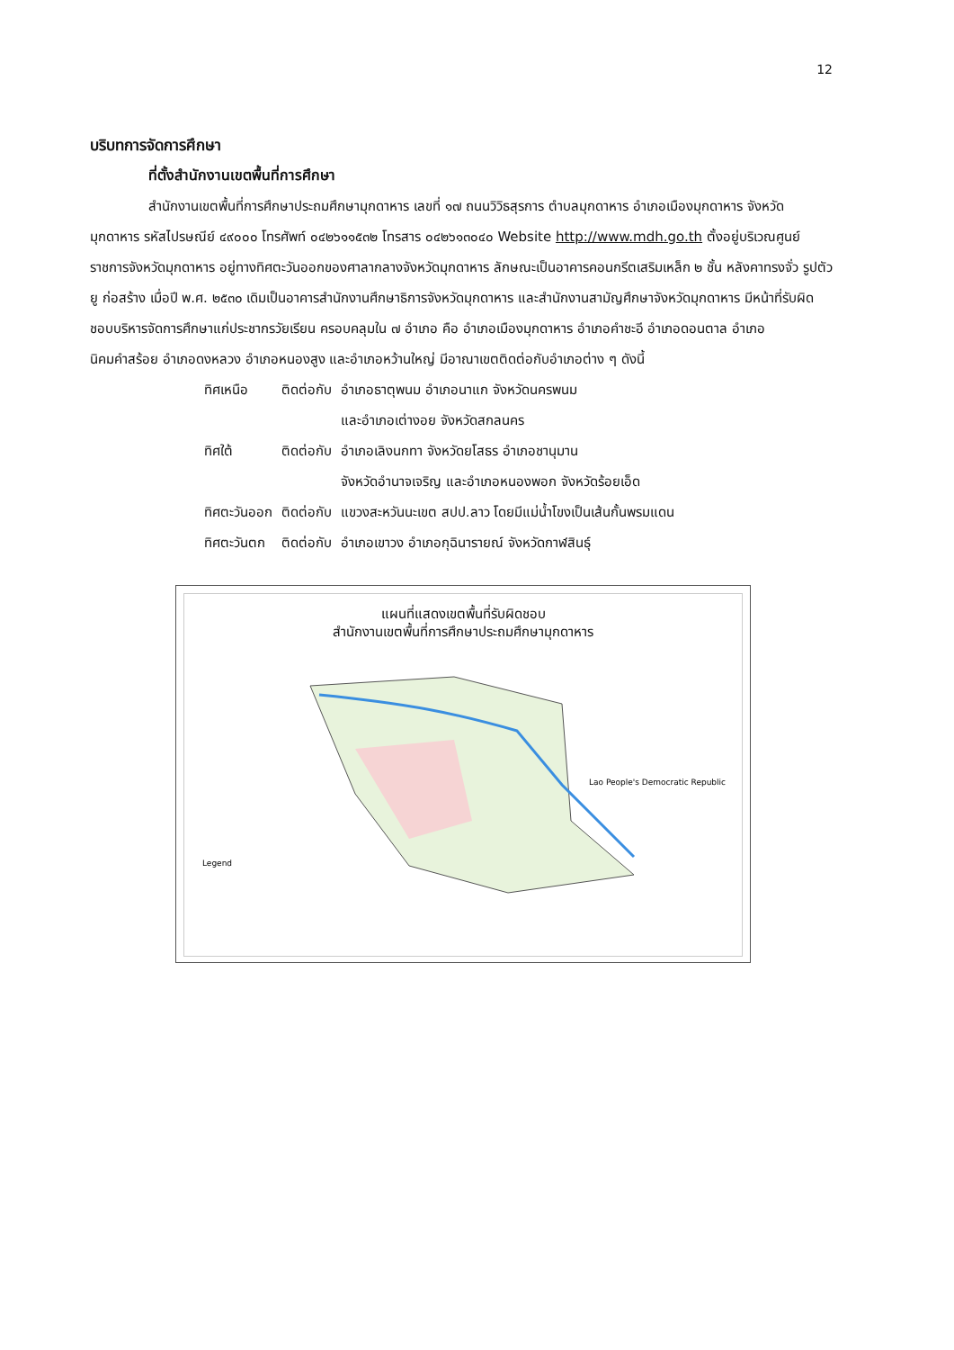12
บริบทการจัดการศึกษา
ที่ตั้งสำนักงานเขตพื้นที่การศึกษา
สำนักงานเขตพื้นที่การศึกษาประถมศึกษามุกดาหาร เลขที่ ๑๗ ถนนวิวิธสุรการ ตำบลมุกดาหาร อำเภอเมืองมุกดาหาร จังหวัดมุกดาหาร รหัสไปรษณีย์ ๔๙๐๐๐ โทรศัพท์ ๐๔๒๖๑๑๕๓๒ โทรสาร ๐๔๒๖๑๓๐๔๐ Website http://www.mdh.go.th ตั้งอยู่บริเวณศูนย์ราชการจังหวัดมุกดาหาร อยู่ทางทิศตะวันออกของศาลากลางจังหวัดมุกดาหาร ลักษณะเป็นอาคารคอนกรีตเสริมเหล็ก ๒ ชั้น หลังคาทรงจั่ว รูปตัวยู ก่อสร้าง เมื่อปี พ.ศ. ๒๕๓๐ เดิมเป็นอาคารสำนักงานศึกษาธิการจังหวัดมุกดาหาร และสำนักงานสามัญศึกษาจังหวัดมุกดาหาร มีหน้าที่รับผิดชอบบริหารจัดการศึกษาแก่ประชากรวัยเรียน ครอบคลุมใน ๗ อำเภอ คือ อำเภอเมืองมุกดาหาร อำเภอคำชะอี อำเภอดอนตาล อำเภอนิคมคำสร้อย อำเภอดงหลวง อำเภอหนองสูง และอำเภอหว้านใหญ่ มีอาณาเขตติดต่อกับอำเภอต่าง ๆ ดังนี้
| ทิศเหนือ | ติดต่อกับ | อำเภอธาตุพนม อำเภอนาแก จังหวัดนครพนม และอำเภอเต่างอย จังหวัดสกลนคร |
| ทิศใต้ | ติดต่อกับ | อำเภอเลิงนกทา จังหวัดยโสธร อำเภอชานุมาน จังหวัดอำนาจเจริญ และอำเภอหนองพอก จังหวัดร้อยเอ็ด |
| ทิศตะวันออก | ติดต่อกับ | แขวงสะหวันนะเขต สปป.ลาว โดยมีแม่น้ำโขงเป็นเส้นกั้นพรมแดน |
| ทิศตะวันตก | ติดต่อกับ | อำเภอเขาวง อำเภอกุฉินารายณ์ จังหวัดกาฬสินธุ์ |
แผนที่แสดงเขตพื้นที่รับผิดชอบ
สำนักงานเขตพื้นที่การศึกษาประถมศึกษามุกดาหาร
Lao People's Democratic Republic
Legend